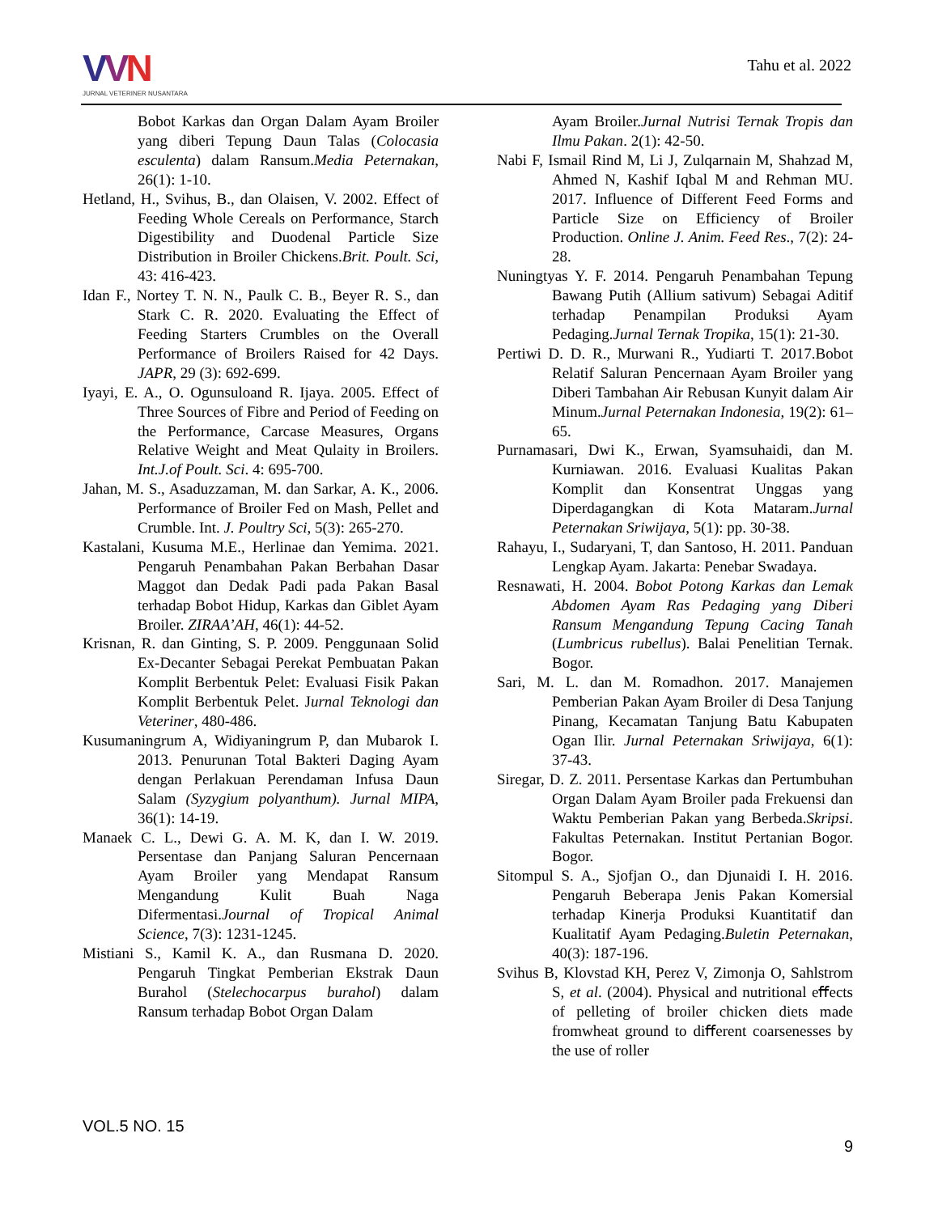VVN
JURNAL VETERINER NUSANTARA
Tahu et al. 2022
Bobot Karkas dan Organ Dalam Ayam Broiler yang diberi Tepung Daun Talas (Colocasia esculenta) dalam Ransum.Media Peternakan, 26(1): 1-10.
Hetland, H., Svihus, B., dan Olaisen, V. 2002. Effect of Feeding Whole Cereals on Performance, Starch Digestibility and Duodenal Particle Size Distribution in Broiler Chickens.Brit. Poult. Sci, 43: 416-423.
Idan F., Nortey T. N. N., Paulk C. B., Beyer R. S., dan Stark C. R. 2020. Evaluating the Effect of Feeding Starters Crumbles on the Overall Performance of Broilers Raised for 42 Days. JAPR, 29 (3): 692-699.
Iyayi, E. A., O. Ogunsuloand R. Ijaya. 2005. Effect of Three Sources of Fibre and Period of Feeding on the Performance, Carcase Measures, Organs Relative Weight and Meat Qulaity in Broilers. Int.J.of Poult. Sci. 4: 695-700.
Jahan, M. S., Asaduzzaman, M. dan Sarkar, A. K., 2006. Performance of Broiler Fed on Mash, Pellet and Crumble. Int. J. Poultry Sci, 5(3): 265-270.
Kastalani, Kusuma M.E., Herlinae dan Yemima. 2021. Pengaruh Penambahan Pakan Berbahan Dasar Maggot dan Dedak Padi pada Pakan Basal terhadap Bobot Hidup, Karkas dan Giblet Ayam Broiler. ZIRAA’AH, 46(1): 44-52.
Krisnan, R. dan Ginting, S. P. 2009. Penggunaan Solid Ex-Decanter Sebagai Perekat Pembuatan Pakan Komplit Berbentuk Pelet: Evaluasi Fisik Pakan Komplit Berbentuk Pelet. Jurnal Teknologi dan Veteriner, 480-486.
Kusumaningrum A, Widiyaningrum P, dan Mubarok I. 2013. Penurunan Total Bakteri Daging Ayam dengan Perlakuan Perendaman Infusa Daun Salam (Syzygium polyanthum). Jurnal MIPA, 36(1): 14-19.
Manaek C. L., Dewi G. A. M. K, dan I. W. 2019. Persentase dan Panjang Saluran Pencernaan Ayam Broiler yang Mendapat Ransum Mengandung Kulit Buah Naga Difermentasi.Journal of Tropical Animal Science, 7(3): 1231-1245.
Mistiani S., Kamil K. A., dan Rusmana D. 2020. Pengaruh Tingkat Pemberian Ekstrak Daun Burahol (Stelechocarpus burahol) dalam Ransum terhadap Bobot Organ Dalam
Ayam Broiler.Jurnal Nutrisi Ternak Tropis dan Ilmu Pakan. 2(1): 42-50.
Nabi F, Ismail Rind M, Li J, Zulqarnain M, Shahzad M, Ahmed N, Kashif Iqbal M and Rehman MU. 2017. Influence of Different Feed Forms and Particle Size on Efficiency of Broiler Production. Online J. Anim. Feed Res., 7(2): 24-28.
Nuningtyas Y. F. 2014. Pengaruh Penambahan Tepung Bawang Putih (Allium sativum) Sebagai Aditif terhadap Penampilan Produksi Ayam Pedaging.Jurnal Ternak Tropika, 15(1): 21-30.
Pertiwi D. D. R., Murwani R., Yudiarti T. 2017.Bobot Relatif Saluran Pencernaan Ayam Broiler yang Diberi Tambahan Air Rebusan Kunyit dalam Air Minum.Jurnal Peternakan Indonesia, 19(2): 61–65.
Purnamasari, Dwi K., Erwan, Syamsuhaidi, dan M. Kurniawan. 2016. Evaluasi Kualitas Pakan Komplit dan Konsentrat Unggas yang Diperdagangkan di Kota Mataram.Jurnal Peternakan Sriwijaya, 5(1): pp. 30-38.
Rahayu, I., Sudaryani, T, dan Santoso, H. 2011. Panduan Lengkap Ayam. Jakarta: Penebar Swadaya.
Resnawati, H. 2004. Bobot Potong Karkas dan Lemak Abdomen Ayam Ras Pedaging yang Diberi Ransum Mengandung Tepung Cacing Tanah (Lumbricus rubellus). Balai Penelitian Ternak. Bogor.
Sari, M. L. dan M. Romadhon. 2017. Manajemen Pemberian Pakan Ayam Broiler di Desa Tanjung Pinang, Kecamatan Tanjung Batu Kabupaten Ogan Ilir. Jurnal Peternakan Sriwijaya, 6(1): 37-43.
Siregar, D. Z. 2011. Persentase Karkas dan Pertumbuhan Organ Dalam Ayam Broiler pada Frekuensi dan Waktu Pemberian Pakan yang Berbeda.Skripsi. Fakultas Peternakan. Institut Pertanian Bogor. Bogor.
Sitompul S. A., Sjofjan O., dan Djunaidi I. H. 2016. Pengaruh Beberapa Jenis Pakan Komersial terhadap Kinerja Produksi Kuantitatif dan Kualitatif Ayam Pedaging.Buletin Peternakan, 40(3): 187-196.
Svihus B, Klovstad KH, Perez V, Zimonja O, Sahlstrom S, et al. (2004). Physical and nutritional eﬀects of pelleting of broiler chicken diets made fromwheat ground to diﬀerent coarsenesses by the use of roller
VOL.5 NO. 15
9